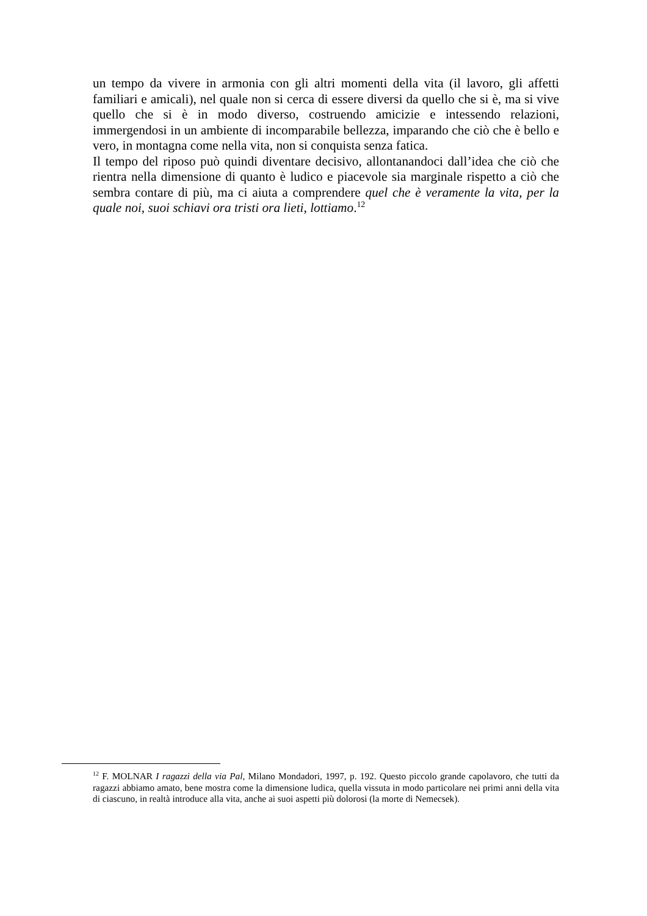un tempo da vivere in armonia con gli altri momenti della vita (il lavoro, gli affetti familiari e amicali), nel quale non si cerca di essere diversi da quello che si è, ma si vive quello che si è in modo diverso, costruendo amicizie e intessendo relazioni, immergendosi in un ambiente di incomparabile bellezza, imparando che ciò che è bello e vero, in montagna come nella vita, non si conquista senza fatica.
Il tempo del riposo può quindi diventare decisivo, allontanandoci dall’idea che ciò che rientra nella dimensione di quanto è ludico e piacevole sia marginale rispetto a ciò che sembra contare di più, ma ci aiuta a comprendere quel che è veramente la vita, per la quale noi, suoi schiavi ora tristi ora lieti, lottiamo.<sup>12</sup>
<sup>12</sup> F. MOLNAR I ragazzi della via Pal, Milano Mondadori, 1997, p. 192. Questo piccolo grande capolavoro, che tutti da ragazzi abbiamo amato, bene mostra come la dimensione ludica, quella vissuta in modo particolare nei primi anni della vita di ciascuno, in realtà introduce alla vita, anche ai suoi aspetti più dolorosi (la morte di Nemecsek).